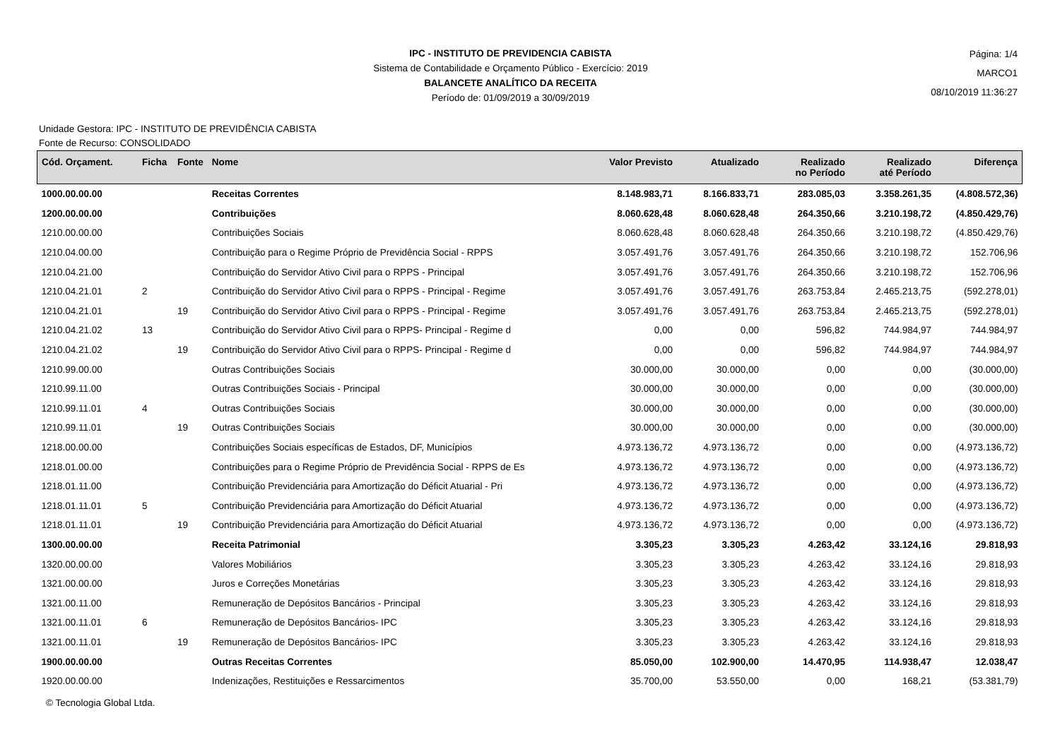IPC - INSTITUTO DE PREVIDENCIA CABISTA
Sistema de Contabilidade e Orçamento Público - Exercício: 2019
BALANCETE ANALÍTICO DA RECEITA
Período de: 01/09/2019 a 30/09/2019
Página: 1/4
MARCO1
08/10/2019 11:36:27
Unidade Gestora: IPC - INSTITUTO DE PREVIDÊNCIA CABISTA
Fonte de Recurso: CONSOLIDADO
| Cód. Orçament. | Ficha | Fonte | Nome | Valor Previsto | Atualizado | Realizado no Período | Realizado até Período | Diferença |
| --- | --- | --- | --- | --- | --- | --- | --- | --- |
| 1000.00.00.00 | | | Receitas Correntes | 8.148.983,71 | 8.166.833,71 | 283.085,03 | 3.358.261,35 | (4.808.572,36) |
| 1200.00.00.00 | | | Contribuições | 8.060.628,48 | 8.060.628,48 | 264.350,66 | 3.210.198,72 | (4.850.429,76) |
| 1210.00.00.00 | | | Contribuições Sociais | 8.060.628,48 | 8.060.628,48 | 264.350,66 | 3.210.198,72 | (4.850.429,76) |
| 1210.04.00.00 | | | Contribuição para o Regime Próprio de Previdência Social - RPPS | 3.057.491,76 | 3.057.491,76 | 264.350,66 | 3.210.198,72 | 152.706,96 |
| 1210.04.21.00 | | | Contribuição do Servidor Ativo Civil para o RPPS - Principal | 3.057.491,76 | 3.057.491,76 | 264.350,66 | 3.210.198,72 | 152.706,96 |
| 1210.04.21.01 | 2 | | Contribuição do Servidor Ativo Civil para o RPPS - Principal - Regime | 3.057.491,76 | 3.057.491,76 | 263.753,84 | 2.465.213,75 | (592.278,01) |
| 1210.04.21.01 | | 19 | Contribuição do Servidor Ativo Civil para o RPPS - Principal - Regime | 3.057.491,76 | 3.057.491,76 | 263.753,84 | 2.465.213,75 | (592.278,01) |
| 1210.04.21.02 | 13 | | Contribuição do Servidor Ativo Civil para o RPPS- Principal - Regime d | 0,00 | 0,00 | 596,82 | 744.984,97 | 744.984,97 |
| 1210.04.21.02 | | 19 | Contribuição do Servidor Ativo Civil para o RPPS- Principal - Regime d | 0,00 | 0,00 | 596,82 | 744.984,97 | 744.984,97 |
| 1210.99.00.00 | | | Outras Contribuições Sociais | 30.000,00 | 30.000,00 | 0,00 | 0,00 | (30.000,00) |
| 1210.99.11.00 | | | Outras Contribuições Sociais - Principal | 30.000,00 | 30.000,00 | 0,00 | 0,00 | (30.000,00) |
| 1210.99.11.01 | 4 | | Outras Contribuições Sociais | 30.000,00 | 30.000,00 | 0,00 | 0,00 | (30.000,00) |
| 1210.99.11.01 | | 19 | Outras Contribuições Sociais | 30.000,00 | 30.000,00 | 0,00 | 0,00 | (30.000,00) |
| 1218.00.00.00 | | | Contribuições Sociais específicas de Estados, DF, Municípios | 4.973.136,72 | 4.973.136,72 | 0,00 | 0,00 | (4.973.136,72) |
| 1218.01.00.00 | | | Contribuições para o Regime Próprio de Previdência Social - RPPS de Es | 4.973.136,72 | 4.973.136,72 | 0,00 | 0,00 | (4.973.136,72) |
| 1218.01.11.00 | | | Contribuição Previdenciária para Amortização do Déficit Atuarial - Pri | 4.973.136,72 | 4.973.136,72 | 0,00 | 0,00 | (4.973.136,72) |
| 1218.01.11.01 | 5 | | Contribuição Previdenciária para Amortização do Déficit Atuarial | 4.973.136,72 | 4.973.136,72 | 0,00 | 0,00 | (4.973.136,72) |
| 1218.01.11.01 | | 19 | Contribuição Previdenciária para Amortização do Déficit Atuarial | 4.973.136,72 | 4.973.136,72 | 0,00 | 0,00 | (4.973.136,72) |
| 1300.00.00.00 | | | Receita Patrimonial | 3.305,23 | 3.305,23 | 4.263,42 | 33.124,16 | 29.818,93 |
| 1320.00.00.00 | | | Valores Mobiliários | 3.305,23 | 3.305,23 | 4.263,42 | 33.124,16 | 29.818,93 |
| 1321.00.00.00 | | | Juros e Correções Monetárias | 3.305,23 | 3.305,23 | 4.263,42 | 33.124,16 | 29.818,93 |
| 1321.00.11.00 | | | Remuneração de Depósitos Bancários - Principal | 3.305,23 | 3.305,23 | 4.263,42 | 33.124,16 | 29.818,93 |
| 1321.00.11.01 | 6 | | Remuneração de Depósitos Bancários- IPC | 3.305,23 | 3.305,23 | 4.263,42 | 33.124,16 | 29.818,93 |
| 1321.00.11.01 | | 19 | Remuneração de Depósitos Bancários- IPC | 3.305,23 | 3.305,23 | 4.263,42 | 33.124,16 | 29.818,93 |
| 1900.00.00.00 | | | Outras Receitas Correntes | 85.050,00 | 102.900,00 | 14.470,95 | 114.938,47 | 12.038,47 |
| 1920.00.00.00 | | | Indenizações, Restituições e Ressarcimentos | 35.700,00 | 53.550,00 | 0,00 | 168,21 | (53.381,79) |
© Tecnologia Global Ltda.